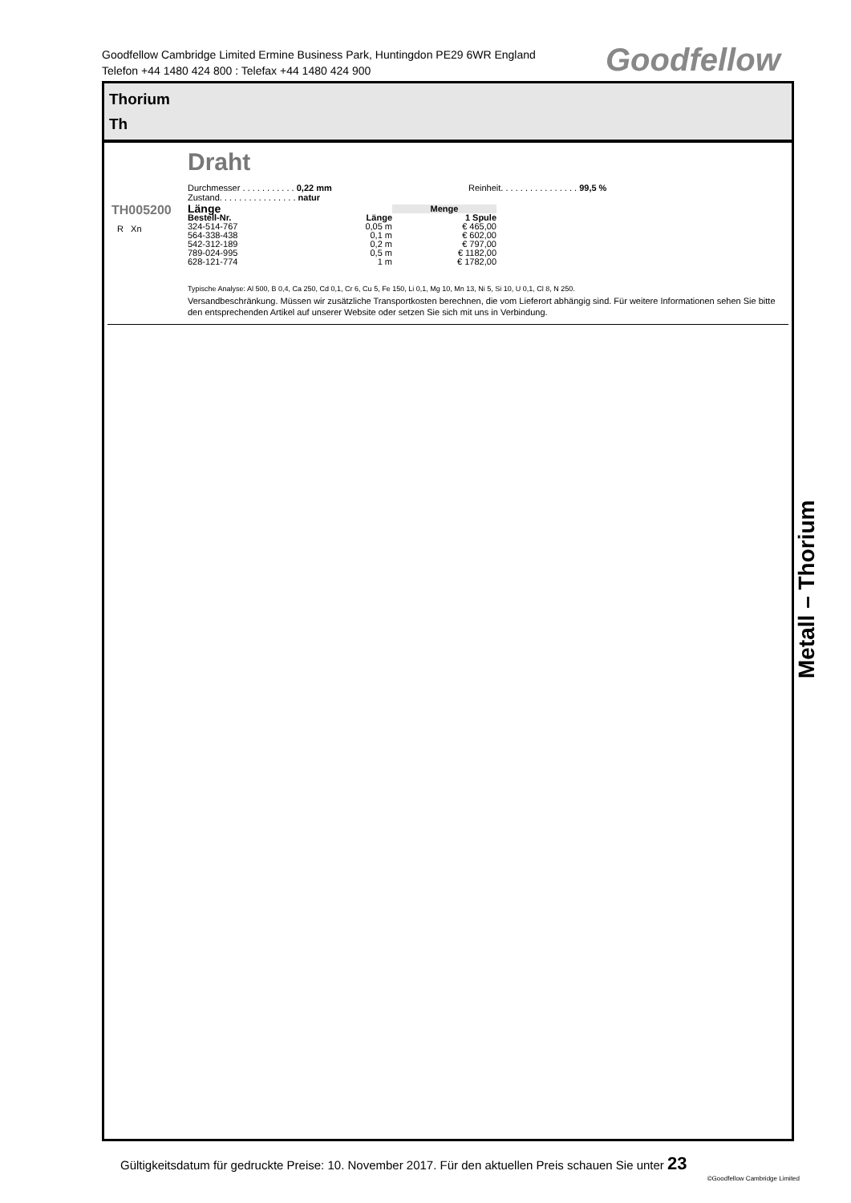Goodfellow Cambridge Limited Ermine Business Park, Huntingdon PE29 6WR England
Telefon +44 1480 424 800 : Telefax +44 1480 424 900
Goodfellow
Thorium
Th
TH005200
R Xn
Draht
Durchmesser . . . . . . . . . . . 0,22 mm
Zustand. . . . . . . . . . . . . . . . natur
Reinheit. . . . . . . . . . . . . . . . 99,5 %
| Länge | | Menge |
| --- | --- | --- |
| Bestell-Nr. | Länge | 1 Spule |
| 324-514-767 | 0,05 m | € 465,00 |
| 564-338-438 | 0,1 m | € 602,00 |
| 542-312-189 | 0,2 m | € 797,00 |
| 789-024-995 | 0,5 m | € 1182,00 |
| 628-121-774 | 1 m | € 1782,00 |
Typische Analyse: Al 500, B 0,4, Ca 250, Cd 0,1, Cr 6, Cu 5, Fe 150, Li 0,1, Mg 10, Mn 13, Ni 5, Si 10, U 0,1, Cl 8, N 250.
Versandbeschränkung. Müssen wir zusätzliche Transportkosten berechnen, die vom Lieferort abhängig sind. Für weitere Informationen sehen Sie bitte den entsprechenden Artikel auf unserer Website oder setzen Sie sich mit uns in Verbindung.
Metall – Thorium
Gültigkeitsdatum für gedruckte Preise: 10. November 2017. Für den aktuellen Preis schauen Sie unter 23
©Goodfellow Cambridge Limited